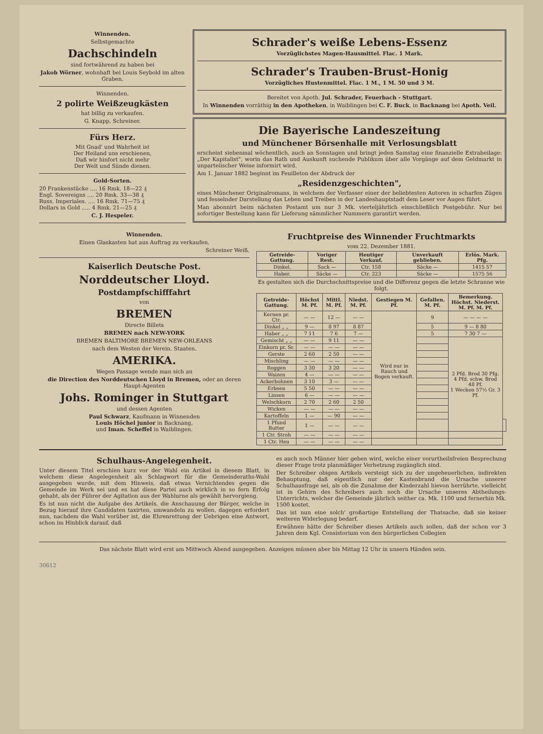Winnenden.
Selbstgemachte
Dachschindeln
sind fortwährend zu haben bei
Jakob Wörner, wohnhaft bei Louis Seybold im alten Graben.
Winnenden.
2 polirte Weißzeugkästen
hat billig zu verkaufen.
G. Knapp, Schreiner.
Fürs Herz.
Mit Gnad' und Wahrheit ist
Der Heiland uns erschienen,
Daß wir hinfort nicht mehr
Der Welt und Sünde dienen.
Gold-Sorten.
20 Frankenstücke .... 16 Rmk. 18—22 ₰
Engl. Sovereigns .... 20 Rmk. 33—38 ₰
Russ. Imperiales. .... 16 Rmk. 71—75 ₰
Dollars in Gold ..... 4 Rmk. 21—25 ₰
C. J. Hespeler.
Schrader's weiße Lebens-Essenz
Vorzüglichstes Magen-Hausmittel. Flac. 1 Mark.
Schrader's Trauben-Brust-Honig
Vorzügliches Hustenmittel. Flac. 1 M., 1 M. 50 und 3 M.
Bereitet von Apoth. Jul. Schrader, Feuerbach - Stuttgart.
In Winnenden vorräthig in den Apotheken, in Waiblingen bei C. F. Buck, in Backnang bei Apoth. Veil.
Die Bayerische Landeszeitung
und Münchener Börsenhalle mit Verlosungsblatt
erscheint siebenmal wöchentlich, auch an Sonntagen und bringt jeden Samstag eine finanzielle Extrabeilage: „Der Kapitalist", worin das Rath und Auskunft suchende Publikum über alle Vorgänge auf dem Geldmarkt in unparteiischer Weise informirt wird.
Am 1. Januar 1882 beginnt im Feuilleton der Abdruck der
„Residenzgeschichten",
eines Münchener Originalromans, in welchem der Verfasser einer der beliebtesten Autoren in scharfen Zügen und fesselnder Darstellung das Leben und Treiben in der Landeshauptstadt dem Leser vor Augen führt.
Man abonnirt beim nächsten Postamt um nur 3 Mk. vierteljährlich einschließlich Postgebühr. Nur bei sofortiger Bestellung kann für Lieferung sämmlicher Nummern garantirt werden.
Winnenden.
Einen Glaskasten hat aus Auftrag zu verkaufen.
Schreiner Weiß.
Kaiserlich Deutsche Post.
Norddeutscher Lloyd.
Postdampfschifffahrt
von
BREMEN
Directe Billets
BREMEN nach NEW-YORK
BREMEN BALTIMORE BREMEN NEW-ORLEANS
nach dem Westen der Verein. Staaten.
AMERIKA.
Wegen Passage wende man sich an
die Direction des Norddeutschen Lloyd in Bremen, oder an deren Haupt-Agenten
Johs. Rominger in Stuttgart
und dessen Agenten
Paul Schwarz, Kaufmann in Winnenden
Louis Höchel junior in Backnang,
und Iman. Scheffel in Waiblingen.
Fruchtpreise des Winnender Fruchtmarkts
vom 22. Dezember 1881.
| Getreide-Gattung. | Voriger Rest. | Heutiger Verkauf. | Unverkauft geblieben. | Erlös. Mark. Pfg. |
| --- | --- | --- | --- | --- |
| Dinkel. | Sack — | Ctr. 158 | Säcke — | 1415 57 |
| Haber. | Säcke — | Ctr. 223 | Säcke — | 1575 56 |
Es gestalten sich die Durchschnittspreise und die Differenz gegen die letzte Schranne wie folgt.
| Getreide-Gattung. | Höchst M. Pf. | Mittl. M. Pf. | Niedst. M. Pf. | Gestiegen M. Pf. | Gefallen. M. Pf. | Bemerkung. Höchst. Niederst. M. Pf. M. Pf. | |
| --- | --- | --- | --- | --- | --- | --- | --- |
| Kernen pr. Ctr. | — — | 12 — | — — | Wird nur in Rauch und Bogen verkauft. | 9 | — — — — | |
| Dinkel „ „ | 9 — | 8 97 | 8 87 | | 5 | 9 — 8 80 | |
| Haber „ „ | 7 11 | 7 6 | 7 — | | 5 | 7 30 7 — | |
| Gemischt „ „ | — — | 9 11 | — — | | | 2 Pfd. Brod 30 Pfg. 4 Pfd. schw. Brod 48 Pf. 1 Wecken 57½ Gr. 3 Pf. | |
| Einkorn pr. Sr. | — — | — — | — — | | | | |
| Gerste | 2 60 | 2 50 | — — | | | | |
| Mischling | — — | — — | — — | | | | |
| Roggen | 3 30 | 3 20 | — — | | | | |
| Waizen | 4 — | — — | — — | | | | |
| Ackerbohnen | 3 10 | 3 — | — — | | | | |
| Erbsen | 5 50 | — — | — — | | | | |
| Linsen | 6 — | — — | — — | | | | |
| Welschkorn | 2 70 | 2 60 | 2 50 | | | | |
| Wicken | — — | — — | — — | | | | |
| Kartoffeln | 1 — | — 90 | — — | | | | |
| 1 Pfund Butter | 1 — | — — | — — | | | | |
| 1 Ctr. Stroh | — — | — — | — — | | | | |
| 1 Ctr. Heu | — — | — — | — — | | | | |
Schulhaus-Angelegenheit.
Unter diesem Titel erschien kurz vor der Wahl ein Artikel in diesem Blatt, in welchem diese Angelegenheit als Schlagwort für die Gemeinderaths-Wahl ausgegeben wurde, mit dem Hinweis, daß etwas Vernichtendes gegen die Gemeinde im Werk sei und es hat diese Partei auch wirklich in so fern Erfolg gehabt, als der Führer der Agitation aus der Wahlurne als gewählt hervorgieng.
Es ist nun nicht die Aufgabe des Artikels, die Anschauung der Bürger, welche in Bezug hierauf ihre Candidaten taxirten, umwandeln zu wollen, dagegen erfordert nun, nachdem die Wahl vorüber ist, die Ehrenrettung der Uebrigen eine Antwort, schon im Hinblick darauf, daß
es auch noch Männer hier geben wird, welche einer vorurtheilsfreien Besprechung dieser Frage trotz planmäßiger Verhetzung zugänglich sind.
Der Schreiber obigen Artikels versteigt sich zu der ungeheuerlichen, indirekten Behauptung, daß eigentlich nur der Kastenbrand die Ursache unserer Schulhausfrage sei, als ob die Zunahme der Kinderzahl hievon herrührte, vielleicht ist in Gehirn des Schreibers auch noch die Ursache unseres Abtheilungs-Unterrichts, welcher die Gemeinde jährlich seither ca. Mk. 1100 und fernerhin Mk. 1500 kostet.
Das ist nun eine solch' großartige Entstellung der Thatsache, daß sie keiner weiteren Widerlegung bedarf.
Erwähnen hätte der Schreiber dieses Artikels auch sollen, daß der schon vor 3 Jahren dem Kgl. Consistorium von den bürgerlichen Collegien
Das nächste Blatt wird erst am Mittwoch Abend ausgegeben. Anzeigen müssen aber bis Mittag 12 Uhr in unsern Händen sein.
30612